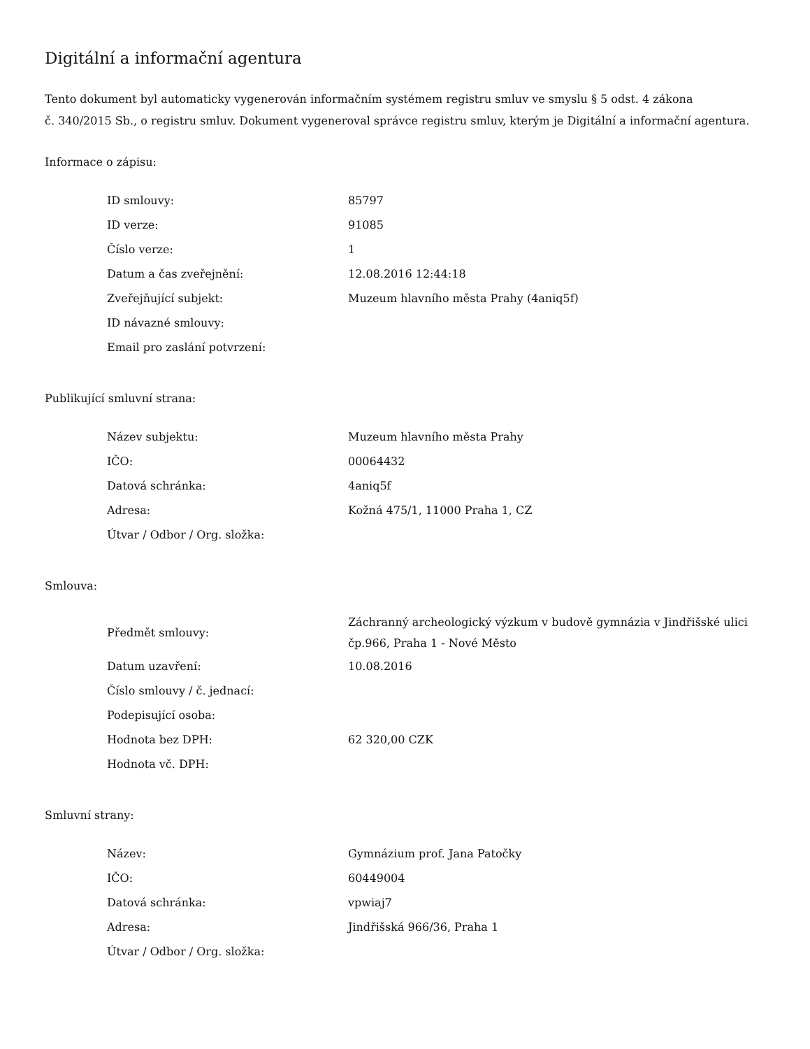Digitální a informační agentura
Tento dokument byl automaticky vygenerován informačním systémem registru smluv ve smyslu § 5 odst. 4 zákona
č. 340/2015 Sb., o registru smluv. Dokument vygeneroval správce registru smluv, kterým je Digitální a informační agentura.
Informace o zápisu:
| ID smlouvy: | 85797 |
| ID verze: | 91085 |
| Číslo verze: | 1 |
| Datum a čas zveřejnění: | 12.08.2016 12:44:18 |
| Zveřejňující subjekt: | Muzeum hlavního města Prahy (4aniq5f) |
| ID návazné smlouvy: | |
| Email pro zaslání potvrzení: | |
Publikující smluvní strana:
| Název subjektu: | Muzeum hlavního města Prahy |
| IČO: | 00064432 |
| Datová schránka: | 4aniq5f |
| Adresa: | Kožná 475/1, 11000 Praha 1, CZ |
| Útvar / Odbor / Org. složka: | |
Smlouva:
| Předmět smlouvy: | Záchranný archeologický výzkum v budově gymnázia v Jindřišské ulici čp.966, Praha 1 - Nové Město |
| Datum uzavření: | 10.08.2016 |
| Číslo smlouvy / č. jednací: | |
| Podepisující osoba: | |
| Hodnota bez DPH: | 62 320,00 CZK |
| Hodnota vč. DPH: | |
Smluvní strany:
| Název: | Gymnázium prof. Jana Patočky |
| IČO: | 60449004 |
| Datová schránka: | vpwiaj7 |
| Adresa: | Jindřišská 966/36, Praha 1 |
| Útvar / Odbor / Org. složka: | |